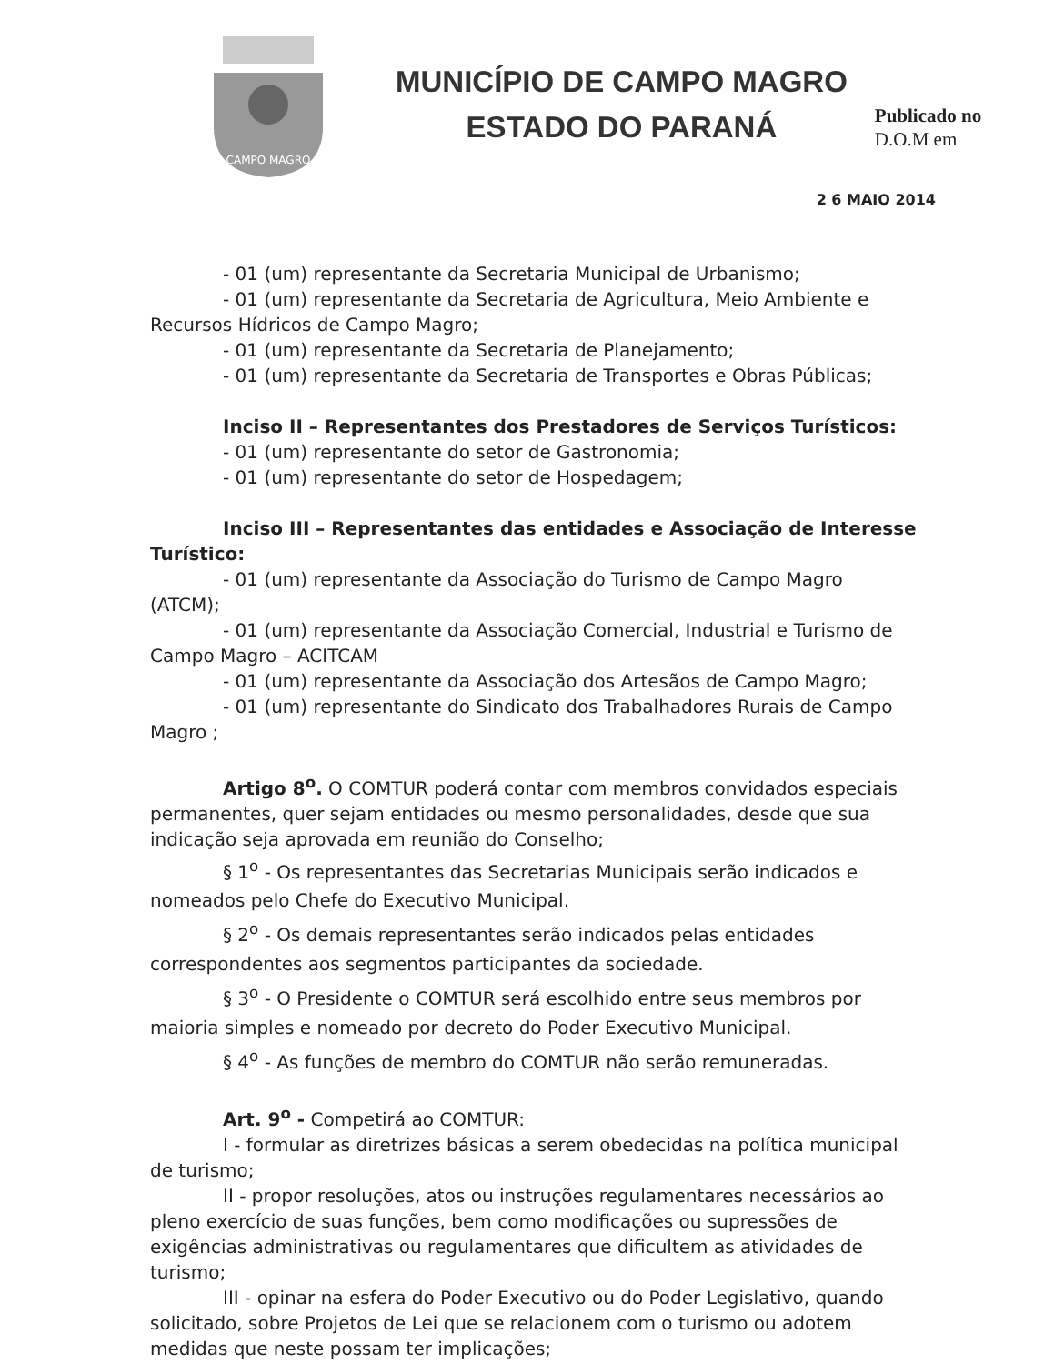CAMPO MAGRO
MUNICÍPIO DE CAMPO MAGRO
ESTADO DO PARANÁ
Publicado no
D.O.M em
2 6 MAIO 2014
- 01 (um) representante da Secretaria Municipal de Urbanismo;
- 01 (um) representante da Secretaria de Agricultura, Meio Ambiente e Recursos Hídricos de Campo Magro;
- 01 (um) representante da Secretaria de Planejamento;
- 01 (um) representante da Secretaria de Transportes e Obras Públicas;
Inciso II – Representantes dos Prestadores de Serviços Turísticos:
- 01 (um) representante do setor de Gastronomia;
- 01 (um) representante do setor de Hospedagem;
Inciso III – Representantes das entidades e Associação de Interesse Turístico:
- 01 (um) representante da Associação do Turismo de Campo Magro (ATCM);
- 01 (um) representante da Associação Comercial, Industrial e Turismo de Campo Magro – ACITCAM
- 01 (um) representante da Associação dos Artesãos de Campo Magro;
- 01 (um) representante do Sindicato dos Trabalhadores Rurais de Campo Magro ;
Artigo 8<sup>o</sup>. O COMTUR poderá contar com membros convidados especiais permanentes, quer sejam entidades ou mesmo personalidades, desde que sua indicação seja aprovada em reunião do Conselho;
§ 1<sup>o</sup> - Os representantes das Secretarias Municipais serão indicados e nomeados pelo Chefe do Executivo Municipal.
§ 2<sup>o</sup> - Os demais representantes serão indicados pelas entidades correspondentes aos segmentos participantes da sociedade.
§ 3<sup>o</sup> - O Presidente o COMTUR será escolhido entre seus membros por maioria simples e nomeado por decreto do Poder Executivo Municipal.
§ 4<sup>o</sup> - As funções de membro do COMTUR não serão remuneradas.
Art. 9<sup>o</sup> - Competirá ao COMTUR:
I - formular as diretrizes básicas a serem obedecidas na política municipal de turismo;
II - propor resoluções, atos ou instruções regulamentares necessários ao pleno exercício de suas funções, bem como modificações ou supressões de exigências administrativas ou regulamentares que dificultem as atividades de turismo;
III - opinar na esfera do Poder Executivo ou do Poder Legislativo, quando solicitado, sobre Projetos de Lei que se relacionem com o turismo ou adotem medidas que neste possam ter implicações;